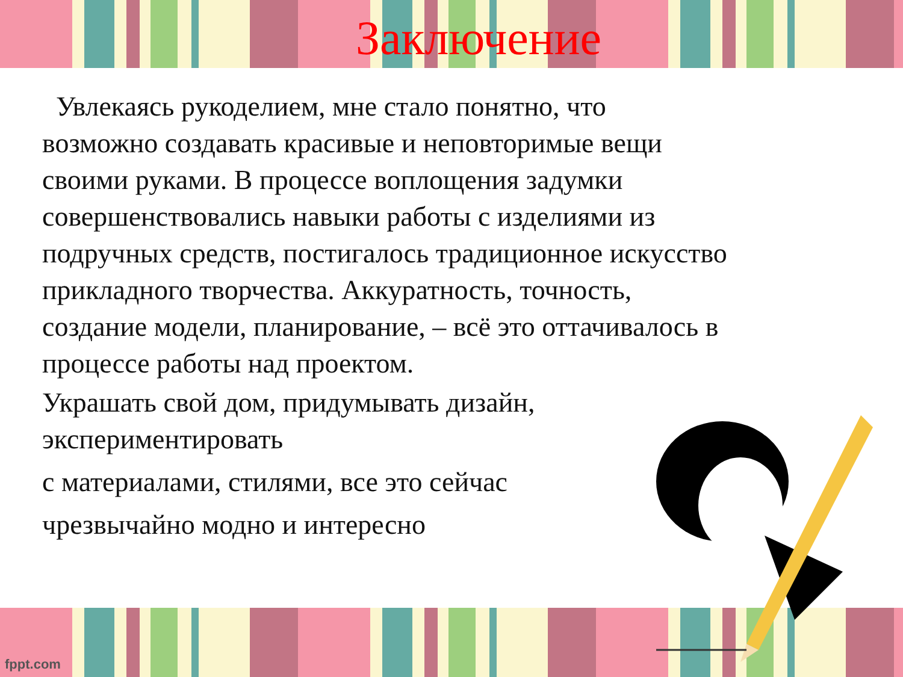Заключение
Увлекаясь рукоделием, мне стало понятно, что возможно создавать красивые и неповторимые вещи своими руками. В процессе воплощения задумки совершенствовались навыки работы с изделиями из подручных средств, постигалось традиционное искусство прикладного творчества. Аккуратность, точность, создание модели, планирование, – всё это оттачивалось в процессе работы над проектом.
Украшать свой дом, придумывать дизайн, экспериментировать
с материалами, стилями, все это сейчас
чрезвычайно модно и интересно
fppt.com